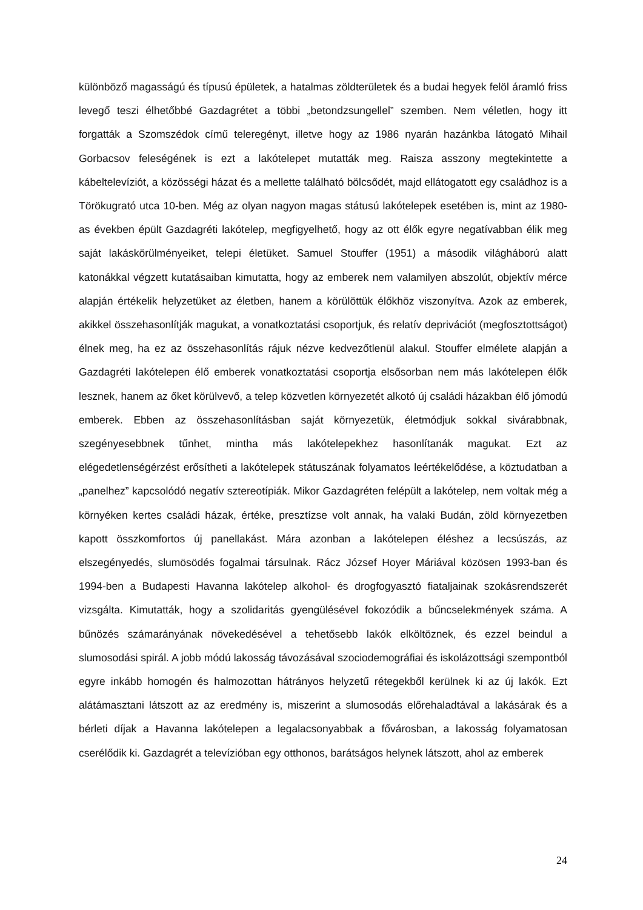különböző magasságú és típusú épületek, a hatalmas zöldterületek és a budai hegyek felöl áramló friss levegő teszi élhetőbbé Gazdagrétet a többi „betondzsungellel” szemben. Nem véletlen, hogy itt forgatták a Szomszédok című teleregényt, illetve hogy az 1986 nyarán hazánkba látogató Mihail Gorbacsov feleségének is ezt a lakótelepet mutatták meg. Raisza asszony megtekintette a kábeltelevíziót, a közösségi házat és a mellette található bölcsődét, majd ellátogatott egy családhoz is a Törökugrató utca 10-ben. Még az olyan nagyon magas státusú lakótelepek esetében is, mint az 1980-as években épült Gazdagréti lakótelep, megfigyelhető, hogy az ott élők egyre negatívabban élik meg saját lakáskörülményeiket, telepi életüket. Samuel Stouffer (1951) a második világháború alatt katonákkal végzett kutatásaiban kimutatta, hogy az emberek nem valamilyen abszolút, objektív mérce alapján értékelik helyzetüket az életben, hanem a körülöttük élőkhöz viszonyítva. Azok az emberek, akikkel összehasonlítják magukat, a vonatkoztatási csoportjuk, és relatív deprivációt (megfosztottságot) élnek meg, ha ez az összehasonlítás rájuk nézve kedvezőtlenül alakul. Stouffer elmélete alapján a Gazdagréti lakótelepen élő emberek vonatkoztatási csoportja elsősorban nem más lakótelepen élők lesznek, hanem az őket körülvevő, a telep közvetlen környezetét alkotó új családi házakban élő jómodú emberek. Ebben az összehasonlításban saját környezetük, életmódjuk sokkal sivárabbnak, szegényesebbnek tűnhet, mintha más lakótelepekhez hasonlítanák magukat. Ezt az elégedetlenségérzést erősítheti a lakótelepek státuszának folyamatos leértékelődése, a köztudatban a „panelhez” kapcsolódó negatív sztereotípiák. Mikor Gazdagréten felépült a lakótelep, nem voltak még a környéken kertes családi házak, értéke, presztízse volt annak, ha valaki Budán, zöld környezetben kapott összkomfortos új panellakást. Mára azonban a lakótelepen éléshez a lecsúszás, az elszegényedés, slumösödés fogalmai társulnak. Rácz József Hoyer Máriával közösen 1993-ban és 1994-ben a Budapesti Havanna lakótelep alkohol- és drogfogyasztó fiataljainak szokásrendszerét vizsgálta. Kimutatták, hogy a szolidaritás gyengülésével fokozódik a bűncselekmények száma. A bűnözés számarányának növekedésével a tehetősebb lakók elköltöznek, és ezzel beindul a slumosodási spirál. A jobb módú lakosság távozásával szociodemográfiai és iskolázottsági szempontból egyre inkább homogén és halmozottan hátrányos helyzetű rétegekből kerülnek ki az új lakók. Ezt alátámasztani látszott az az eredmény is, miszerint a slumosodás előrehaladtával a lakásárak és a bérleti díjak a Havanna lakótelepen a legalacsonyabbak a fővárosban, a lakosság folyamatosan cserélődik ki. Gazdagrét a televízióban egy otthonos, barátságos helynek látszott, ahol az emberek
24